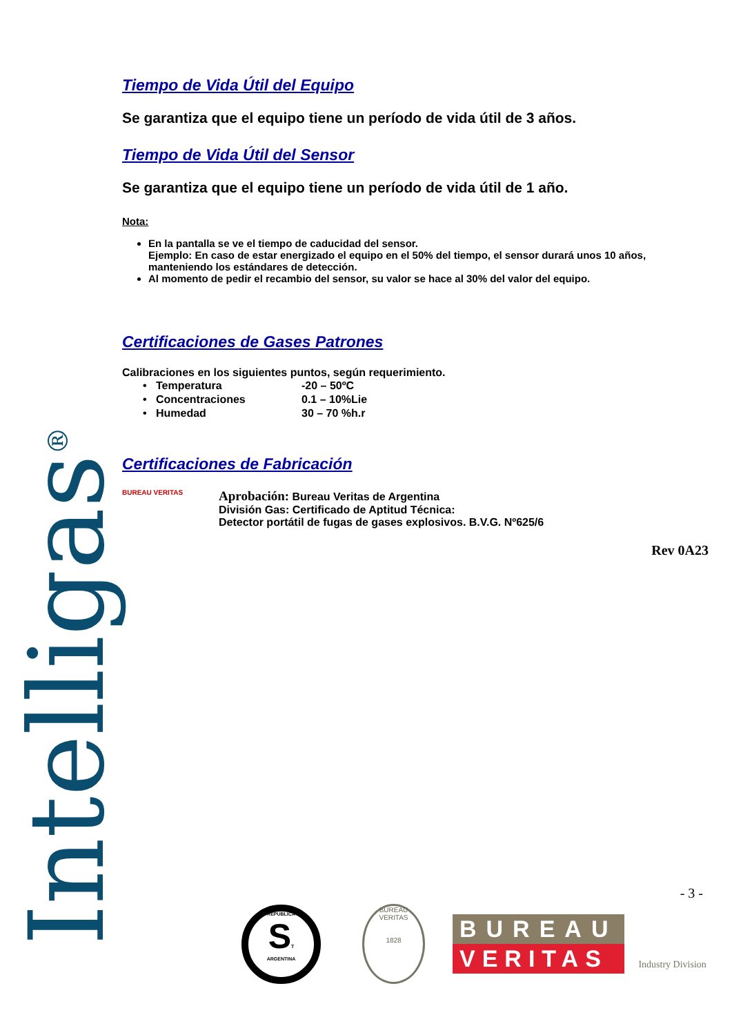Intelligas<sup>®</sup>
Tiempo de Vida Útil del Equipo
Se garantiza que el equipo tiene un período de vida útil de 3 años.
Tiempo de Vida Útil del Sensor
Se garantiza que el equipo tiene un período de vida útil de 1 año.
Nota:
En la pantalla se ve el tiempo de caducidad del sensor.
Ejemplo: En caso de estar energizado el equipo en el 50% del tiempo, el sensor durará unos 10 años, manteniendo los estándares de detección.
Al momento de pedir el recambio del sensor, su valor se hace al 30% del valor del equipo.
Certificaciones de Gases Patrones
Calibraciones en los siguientes puntos, según requerimiento.
| • Temperatura | -20 – 50ºC |
| • Concentraciones | 0.1 – 10%Lie |
| • Humedad | 30 – 70 %h.r |
Certificaciones de Fabricación
BUREAU VERITAS
Aprobación: Bureau Veritas de Argentina
División Gas: Certificado de Aptitud Técnica:
Detector portátil de fugas de gases explosivos. B.V.G. Nº625/6
Rev 0A23
- 3 -
REPUBLICA
ST
ARGENTINA
BUREAU VERITAS
1828
BUREAU
VERITAS
Industry Division